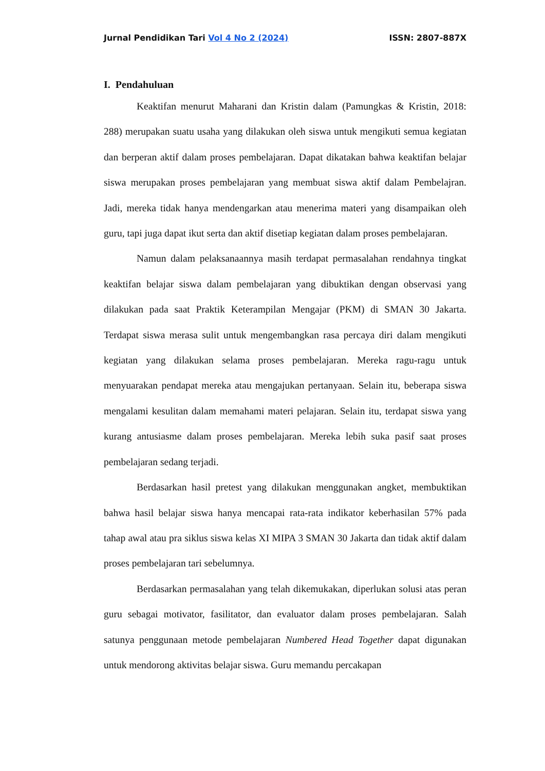Jurnal Pendidikan Tari Vol 4 No 2 (2024) ISSN: 2807-887X
I. Pendahuluan
Keaktifan menurut Maharani dan Kristin dalam (Pamungkas & Kristin, 2018: 288) merupakan suatu usaha yang dilakukan oleh siswa untuk mengikuti semua kegiatan dan berperan aktif dalam proses pembelajaran. Dapat dikatakan bahwa keaktifan belajar siswa merupakan proses pembelajaran yang membuat siswa aktif dalam Pembelajran. Jadi, mereka tidak hanya mendengarkan atau menerima materi yang disampaikan oleh guru, tapi juga dapat ikut serta dan aktif disetiap kegiatan dalam proses pembelajaran.
Namun dalam pelaksanaannya masih terdapat permasalahan rendahnya tingkat keaktifan belajar siswa dalam pembelajaran yang dibuktikan dengan observasi yang dilakukan pada saat Praktik Keterampilan Mengajar (PKM) di SMAN 30 Jakarta. Terdapat siswa merasa sulit untuk mengembangkan rasa percaya diri dalam mengikuti kegiatan yang dilakukan selama proses pembelajaran. Mereka ragu-ragu untuk menyuarakan pendapat mereka atau mengajukan pertanyaan. Selain itu, beberapa siswa mengalami kesulitan dalam memahami materi pelajaran. Selain itu, terdapat siswa yang kurang antusiasme dalam proses pembelajaran. Mereka lebih suka pasif saat proses pembelajaran sedang terjadi.
Berdasarkan hasil pretest yang dilakukan menggunakan angket, membuktikan bahwa hasil belajar siswa hanya mencapai rata-rata indikator keberhasilan 57% pada tahap awal atau pra siklus siswa kelas XI MIPA 3 SMAN 30 Jakarta dan tidak aktif dalam proses pembelajaran tari sebelumnya.
Berdasarkan permasalahan yang telah dikemukakan, diperlukan solusi atas peran guru sebagai motivator, fasilitator, dan evaluator dalam proses pembelajaran. Salah satunya penggunaan metode pembelajaran Numbered Head Together dapat digunakan untuk mendorong aktivitas belajar siswa. Guru memandu percakapan